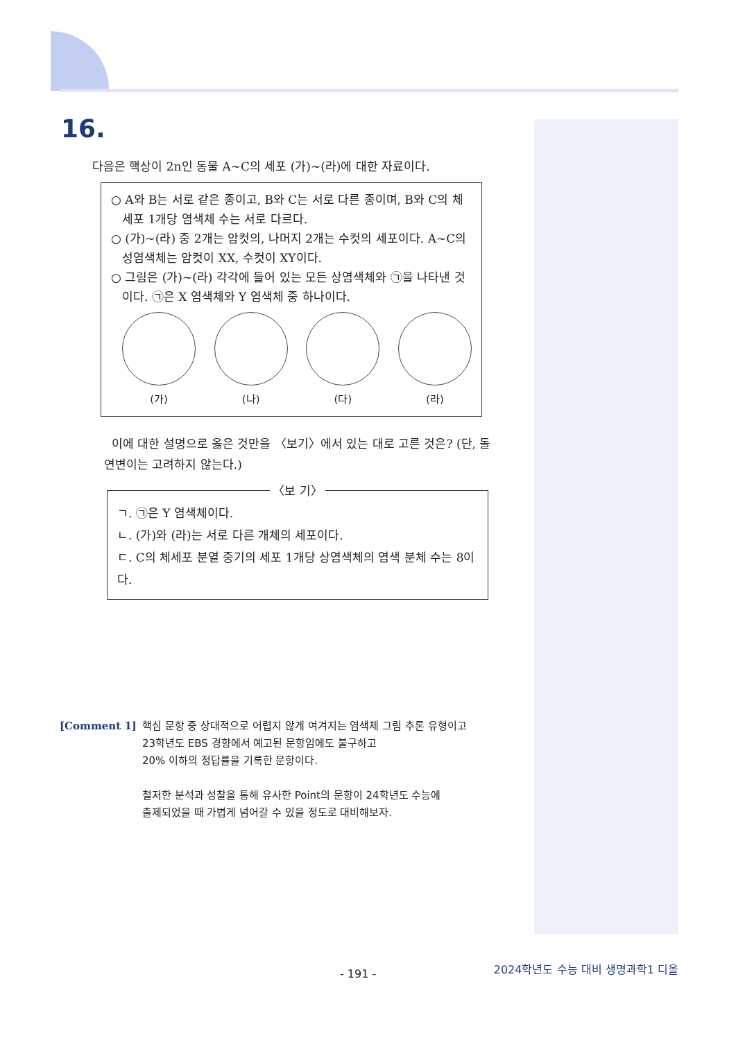16.
다음은 핵상이 2n인 동물 A~C의 세포 (가)~(라)에 대한 자료이다.
○ A와 B는 서로 같은 종이고, B와 C는 서로 다른 종이며, B와 C의 체세포 1개당 염색체 수는 서로 다르다.
○ (가)~(라) 중 2개는 암컷의, 나머지 2개는 수컷의 세포이다. A~C의 성염색체는 암컷이 XX, 수컷이 XY이다.
○ 그림은 (가)~(라) 각각에 들어 있는 모든 상염색체와 ㉠을 나타낸 것이다. ㉠은 X 염색체와 Y 염색체 중 하나이다.
(가) (나) (다) (라)
이에 대한 설명으로 옳은 것만을 〈보기〉에서 있는 대로 고른 것은? (단, 돌연변이는 고려하지 않는다.)
〈보 기〉
ㄱ. ㉠은 Y 염색체이다.
ㄴ. (가)와 (라)는 서로 다른 개체의 세포이다.
ㄷ. C의 체세포 분열 중기의 세포 1개당 상염색체의 염색 분체 수는 8이다.
[Comment 1] 핵심 문항 중 상대적으로 어렵지 않게 여겨지는 염색체 그림 추론 유형이고
23학년도 EBS 경향에서 예고된 문항임에도 불구하고
20% 이하의 정답률을 기록한 문항이다.
철저한 분석과 성찰을 통해 유사한 Point의 문항이 24학년도 수능에
출제되었을 때 가볍게 넘어갈 수 있을 정도로 대비해보자.
- 191 -
2024학년도 수능 대비 생명과학1 디올